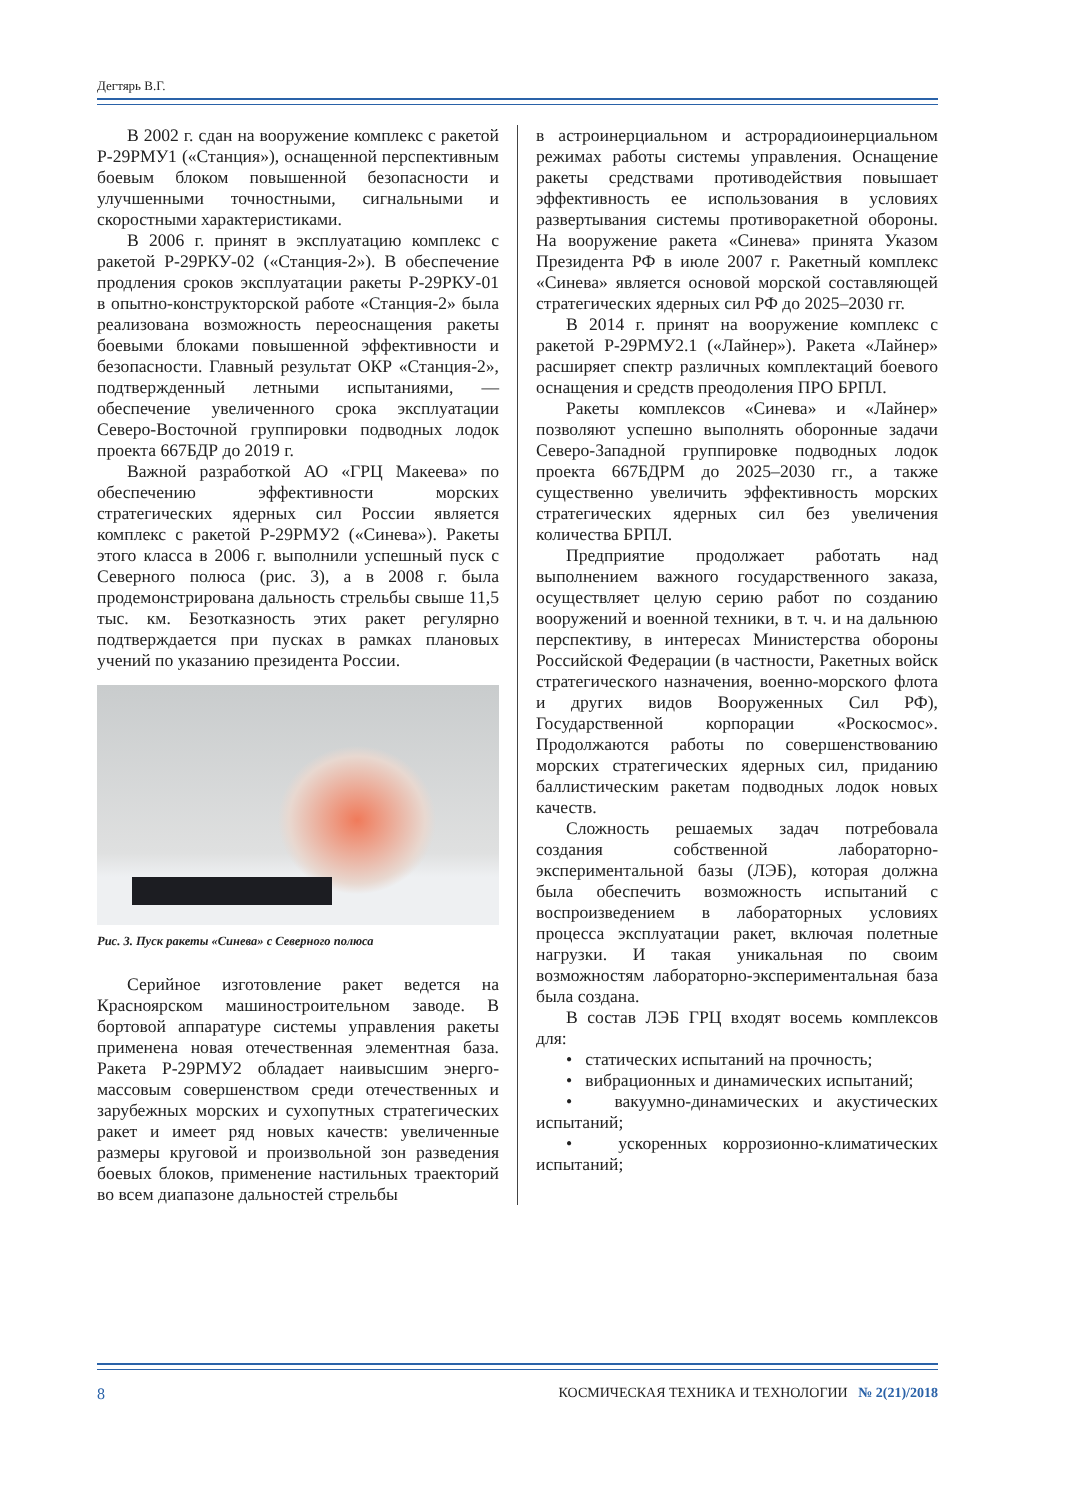Дегтярь В.Г.
В 2002 г. сдан на вооружение комплекс с ракетой Р-29РМУ1 («Станция»), оснащенной перспективным боевым блоком повышенной безопасности и улучшенными точностными, сигнальными и скоростными характеристиками.
В 2006 г. принят в эксплуатацию комплекс с ракетой Р-29РКУ-02 («Станция-2»). В обеспечение продления сроков эксплуатации ракеты Р-29РКУ-01 в опытно-конструкторской работе «Станция-2» была реализована возможность переоснащения ракеты боевыми блоками повышенной эффективности и безопасности. Главный результат ОКР «Станция-2», подтвержденный летными испытаниями, — обеспечение увеличенного срока эксплуатации Северо-Восточной группировки подводных лодок проекта 667БДР до 2019 г.
Важной разработкой АО «ГРЦ Макеева» по обеспечению эффективности морских стратегических ядерных сил России является комплекс с ракетой Р-29РМУ2 («Синева»). Ракеты этого класса в 2006 г. выполнили успешный пуск с Северного полюса (рис. 3), а в 2008 г. была продемонстрирована дальность стрельбы свыше 11,5 тыс. км. Безотказность этих ракет регулярно подтверждается при пусках в рамках плановых учений по указанию президента России.
Рис. 3. Пуск ракеты «Синева» с Северного полюса
Серийное изготовление ракет ведется на Красноярском машиностроительном заводе. В бортовой аппаратуре системы управления ракеты применена новая отечественная элементная база. Ракета Р-29РМУ2 обладает наивысшим энерго-массовым совершенством среди отечественных и зарубежных морских и сухопутных стратегических ракет и имеет ряд новых качеств: увеличенные размеры круговой и произвольной зон разведения боевых блоков, применение настильных траекторий во всем диапазоне дальностей стрельбы
в астроинерциальном и астрорадиоинерциальном режимах работы системы управления. Оснащение ракеты средствами противодействия повышает эффективность ее использования в условиях развертывания системы противоракетной обороны. На вооружение ракета «Синева» принята Указом Президента РФ в июле 2007 г. Ракетный комплекс «Синева» является основой морской составляющей стратегических ядерных сил РФ до 2025–2030 гг.
В 2014 г. принят на вооружение комплекс с ракетой Р-29РМУ2.1 («Лайнер»). Ракета «Лайнер» расширяет спектр различных комплектаций боевого оснащения и средств преодоления ПРО БРПЛ.
Ракеты комплексов «Синева» и «Лайнер» позволяют успешно выполнять оборонные задачи Северо-Западной группировке подводных лодок проекта 667БДРМ до 2025–2030 гг., а также существенно увеличить эффективность морских стратегических ядерных сил без увеличения количества БРПЛ.
Предприятие продолжает работать над выполнением важного государственного заказа, осуществляет целую серию работ по созданию вооружений и военной техники, в т. ч. и на дальнюю перспективу, в интересах Министерства обороны Российской Федерации (в частности, Ракетных войск стратегического назначения, военно-морского флота и других видов Вооруженных Сил РФ), Государственной корпорации «Роскосмос». Продолжаются работы по совершенствованию морских стратегических ядерных сил, приданию баллистическим ракетам подводных лодок новых качеств.
Сложность решаемых задач потребовала создания собственной лабораторно-экспериментальной базы (ЛЭБ), которая должна была обеспечить возможность испытаний с воспроизведением в лабораторных условиях процесса эксплуатации ракет, включая полетные нагрузки. И такая уникальная по своим возможностям лабораторно-экспериментальная база была создана.
В состав ЛЭБ ГРЦ входят восемь комплексов для:
• статических испытаний на прочность;
• вибрационных и динамических испытаний;
• вакуумно-динамических и акустических испытаний;
• ускоренных коррозионно-климатических испытаний;
8 КОСМИЧЕСКАЯ ТЕХНИКА И ТЕХНОЛОГИИ № 2(21)/2018